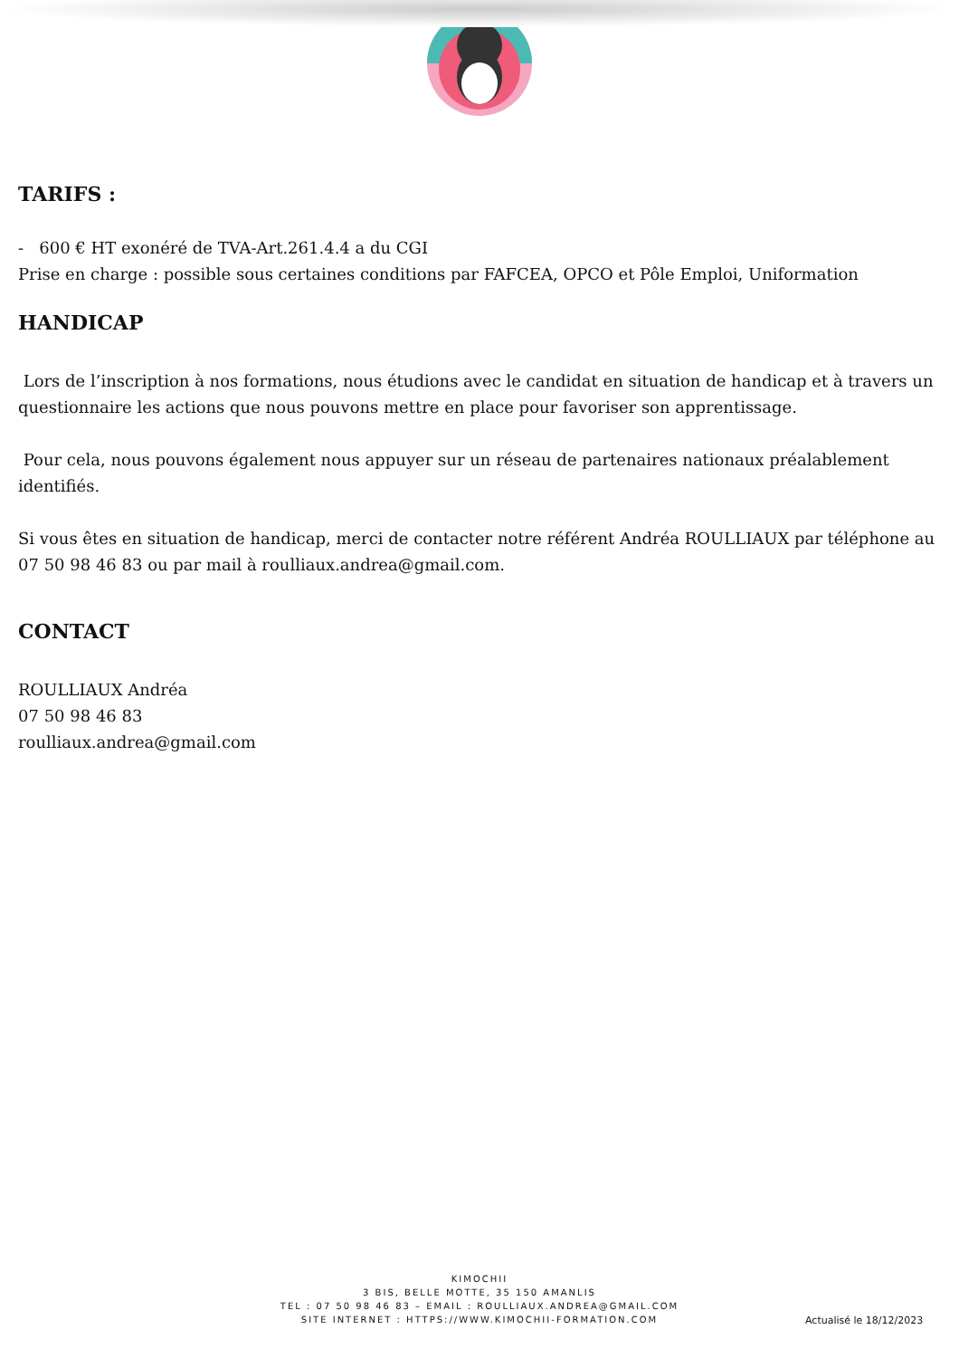TARIFS :
- 600 € HT exonéré de TVA-Art.261.4.4 a du CGI
Prise en charge : possible sous certaines conditions par FAFCEA, OPCO et Pôle Emploi, Uniformation
HANDICAP
Lors de l’inscription à nos formations, nous étudions avec le candidat en situation de handicap et à travers un questionnaire les actions que nous pouvons mettre en place pour favoriser son apprentissage.
Pour cela, nous pouvons également nous appuyer sur un réseau de partenaires nationaux préalablement identifiés.
Si vous êtes en situation de handicap, merci de contacter notre référent Andréa ROULLIAUX par téléphone au 07 50 98 46 83 ou par mail à roulliaux.andrea@gmail.com.
CONTACT
ROULLIAUX Andréa
07 50 98 46 83
roulliaux.andrea@gmail.com
KIMOCHII
3 BIS, BELLE MOTTE, 35 150 AMANLIS
TEL : 07 50 98 46 83 – EMAIL : ROULLIAUX.ANDREA@GMAIL.COM
SITE INTERNET : HTTPS://WWW.KIMOCHII-FORMATION.COM
Actualisé le 18/12/2023